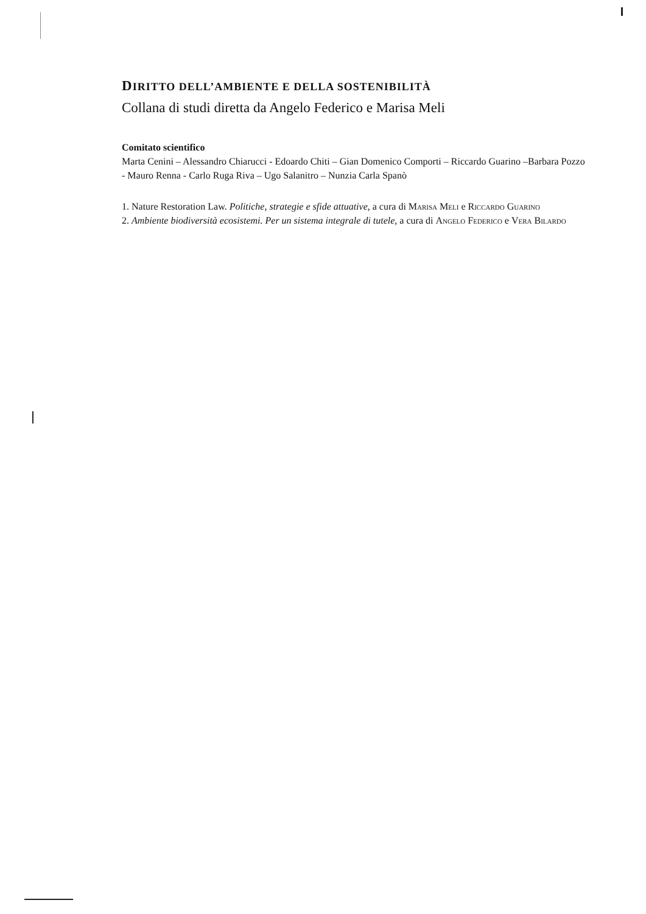DIRITTO DELL’AMBIENTE E DELLA SOSTENIBILITÀ
Collana di studi diretta da Angelo Federico e Marisa Meli
Comitato scientifico
Marta Cenini – Alessandro Chiarucci - Edoardo Chiti – Gian Domenico Comporti – Riccardo Guarino –Barbara Pozzo - Mauro Renna - Carlo Ruga Riva – Ugo Salanitro – Nunzia Carla Spanò
1. Nature Restoration Law. Politiche, strategie e sfide attuative, a cura di Marisa Meli e Riccardo Guarino
2. Ambiente biodiversità ecosistemi. Per un sistema integrale di tutele, a cura di Angelo Federico e Vera Bilardo